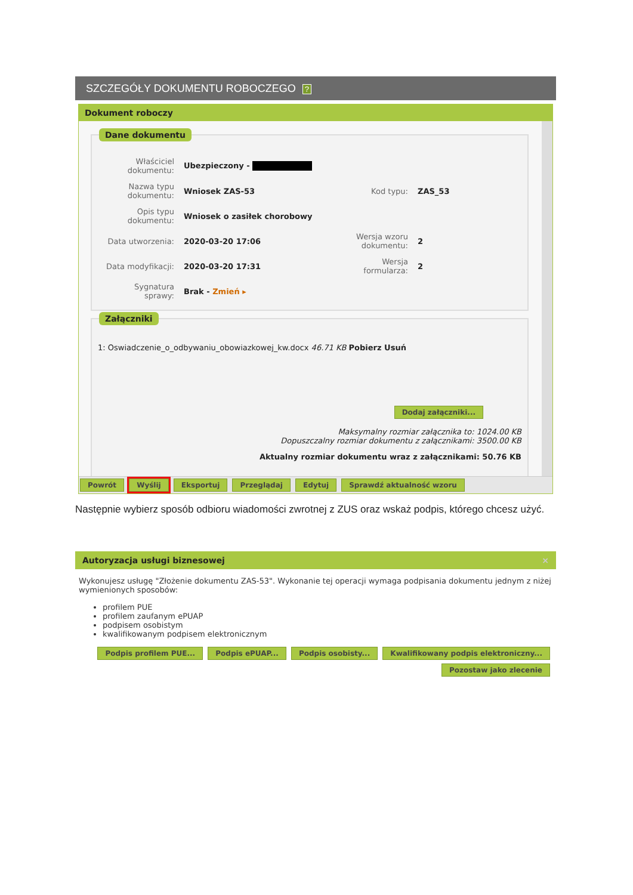SZCZEGÓŁY DOKUMENTU ROBOCZEGO ?
Dokument roboczy
Dane dokumentu
| Właściciel dokumentu: | Ubezpieczony - | | |
| Nazwa typu dokumentu: | Wniosek ZAS-53 | Kod typu: | ZAS_53 |
| Opis typu dokumentu: | Wniosek o zasiłek chorobowy | | |
| Data utworzenia: | 2020-03-20 17:06 | Wersja wzoru dokumentu: | 2 |
| Data modyfikacji: | 2020-03-20 17:31 | Wersja formularza: | 2 |
| Sygnatura sprawy: | Brak - Zmień ▸ | | |
Załączniki
1: Oswiadczenie_o_odbywaniu_obowiazkowej_kw.docx 46.71 KB Pobierz Usuń
Dodaj załączniki...
Maksymalny rozmiar załącznika to: 1024.00 KB
Dopuszczalny rozmiar dokumentu z załącznikami: 3500.00 KB
Aktualny rozmiar dokumentu wraz z załącznikami: 50.76 KB
Powrót Wyślij Eksportuj Przeglądaj Edytuj Sprawdź aktualność wzoru
Następnie wybierz sposób odbioru wiadomości zwrotnej z ZUS oraz wskaż podpis, którego chcesz użyć.
Autoryzacja usługi biznesowej ×
Wykonujesz usługę "Złożenie dokumentu ZAS-53". Wykonanie tej operacji wymaga podpisania dokumentu jednym z niżej wymienionych sposobów:
profilem PUE
profilem zaufanym ePUAP
podpisem osobistym
kwalifikowanym podpisem elektronicznym
Podpis profilem PUE... Podpis ePUAP... Podpis osobisty... Kwalifikowany podpis elektroniczny...
Pozostaw jako zlecenie